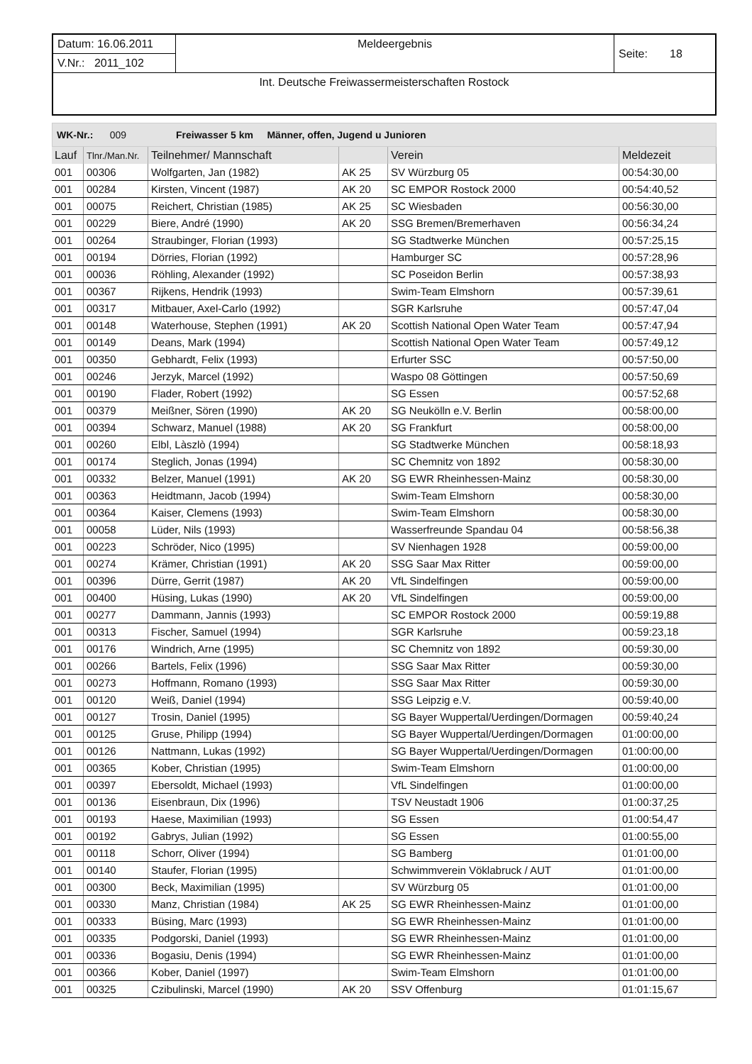| Datum: 16.06.2011 | Meldeergebnis | Seite: 18 |
| V.Nr.: 2011_102 | | |
| Int. Deutsche Freiwassermeisterschaften Rostock | | |
WK-Nr.: 009 Freiwasser 5 km Männer, offen, Jugend u Junioren
| Lauf | Tlnr./Man.Nr. | Teilnehmer/ Mannschaft | | Verein | Meldezeit |
| --- | --- | --- | --- | --- | --- |
| 001 | 00306 | Wolfgarten, Jan (1982) | AK 25 | SV Würzburg 05 | 00:54:30,00 |
| 001 | 00284 | Kirsten, Vincent (1987) | AK 20 | SC EMPOR Rostock 2000 | 00:54:40,52 |
| 001 | 00075 | Reichert, Christian (1985) | AK 25 | SC Wiesbaden | 00:56:30,00 |
| 001 | 00229 | Biere, André (1990) | AK 20 | SSG Bremen/Bremerhaven | 00:56:34,24 |
| 001 | 00264 | Straubinger, Florian (1993) | | SG Stadtwerke München | 00:57:25,15 |
| 001 | 00194 | Dörries, Florian (1992) | | Hamburger SC | 00:57:28,96 |
| 001 | 00036 | Röhling, Alexander (1992) | | SC Poseidon Berlin | 00:57:38,93 |
| 001 | 00367 | Rijkens, Hendrik (1993) | | Swim-Team Elmshorn | 00:57:39,61 |
| 001 | 00317 | Mitbauer, Axel-Carlo (1992) | | SGR Karlsruhe | 00:57:47,04 |
| 001 | 00148 | Waterhouse, Stephen (1991) | AK 20 | Scottish National Open Water Team | 00:57:47,94 |
| 001 | 00149 | Deans, Mark (1994) | | Scottish National Open Water Team | 00:57:49,12 |
| 001 | 00350 | Gebhardt, Felix (1993) | | Erfurter SSC | 00:57:50,00 |
| 001 | 00246 | Jerzyk, Marcel (1992) | | Waspo 08 Göttingen | 00:57:50,69 |
| 001 | 00190 | Flader, Robert (1992) | | SG Essen | 00:57:52,68 |
| 001 | 00379 | Meißner, Sören (1990) | AK 20 | SG Neukölln e.V. Berlin | 00:58:00,00 |
| 001 | 00394 | Schwarz, Manuel (1988) | AK 20 | SG Frankfurt | 00:58:00,00 |
| 001 | 00260 | Elbl, Làszlò (1994) | | SG Stadtwerke München | 00:58:18,93 |
| 001 | 00174 | Steglich, Jonas (1994) | | SC Chemnitz von 1892 | 00:58:30,00 |
| 001 | 00332 | Belzer, Manuel (1991) | AK 20 | SG EWR Rheinhessen-Mainz | 00:58:30,00 |
| 001 | 00363 | Heidtmann, Jacob (1994) | | Swim-Team Elmshorn | 00:58:30,00 |
| 001 | 00364 | Kaiser, Clemens (1993) | | Swim-Team Elmshorn | 00:58:30,00 |
| 001 | 00058 | Lüder, Nils (1993) | | Wasserfreunde Spandau 04 | 00:58:56,38 |
| 001 | 00223 | Schröder, Nico (1995) | | SV Nienhagen 1928 | 00:59:00,00 |
| 001 | 00274 | Krämer, Christian (1991) | AK 20 | SSG Saar Max Ritter | 00:59:00,00 |
| 001 | 00396 | Dürre, Gerrit (1987) | AK 20 | VfL Sindelfingen | 00:59:00,00 |
| 001 | 00400 | Hüsing, Lukas (1990) | AK 20 | VfL Sindelfingen | 00:59:00,00 |
| 001 | 00277 | Dammann, Jannis (1993) | | SC EMPOR Rostock 2000 | 00:59:19,88 |
| 001 | 00313 | Fischer, Samuel (1994) | | SGR Karlsruhe | 00:59:23,18 |
| 001 | 00176 | Windrich, Arne (1995) | | SC Chemnitz von 1892 | 00:59:30,00 |
| 001 | 00266 | Bartels, Felix (1996) | | SSG Saar Max Ritter | 00:59:30,00 |
| 001 | 00273 | Hoffmann, Romano (1993) | | SSG Saar Max Ritter | 00:59:30,00 |
| 001 | 00120 | Weiß, Daniel (1994) | | SSG Leipzig e.V. | 00:59:40,00 |
| 001 | 00127 | Trosin, Daniel (1995) | | SG Bayer Wuppertal/Uerdingen/Dormagen | 00:59:40,24 |
| 001 | 00125 | Gruse, Philipp (1994) | | SG Bayer Wuppertal/Uerdingen/Dormagen | 01:00:00,00 |
| 001 | 00126 | Nattmann, Lukas (1992) | | SG Bayer Wuppertal/Uerdingen/Dormagen | 01:00:00,00 |
| 001 | 00365 | Kober, Christian (1995) | | Swim-Team Elmshorn | 01:00:00,00 |
| 001 | 00397 | Ebersoldt, Michael (1993) | | VfL Sindelfingen | 01:00:00,00 |
| 001 | 00136 | Eisenbraun, Dix (1996) | | TSV Neustadt 1906 | 01:00:37,25 |
| 001 | 00193 | Haese, Maximilian (1993) | | SG Essen | 01:00:54,47 |
| 001 | 00192 | Gabrys, Julian (1992) | | SG Essen | 01:00:55,00 |
| 001 | 00118 | Schorr, Oliver (1994) | | SG Bamberg | 01:01:00,00 |
| 001 | 00140 | Staufer, Florian (1995) | | Schwimmverein Vöklabruck / AUT | 01:01:00,00 |
| 001 | 00300 | Beck, Maximilian (1995) | | SV Würzburg 05 | 01:01:00,00 |
| 001 | 00330 | Manz, Christian (1984) | AK 25 | SG EWR Rheinhessen-Mainz | 01:01:00,00 |
| 001 | 00333 | Büsing, Marc (1993) | | SG EWR Rheinhessen-Mainz | 01:01:00,00 |
| 001 | 00335 | Podgorski, Daniel (1993) | | SG EWR Rheinhessen-Mainz | 01:01:00,00 |
| 001 | 00336 | Bogasiu, Denis (1994) | | SG EWR Rheinhessen-Mainz | 01:01:00,00 |
| 001 | 00366 | Kober, Daniel (1997) | | Swim-Team Elmshorn | 01:01:00,00 |
| 001 | 00325 | Czibulinski, Marcel (1990) | AK 20 | SSV Offenburg | 01:01:15,67 |